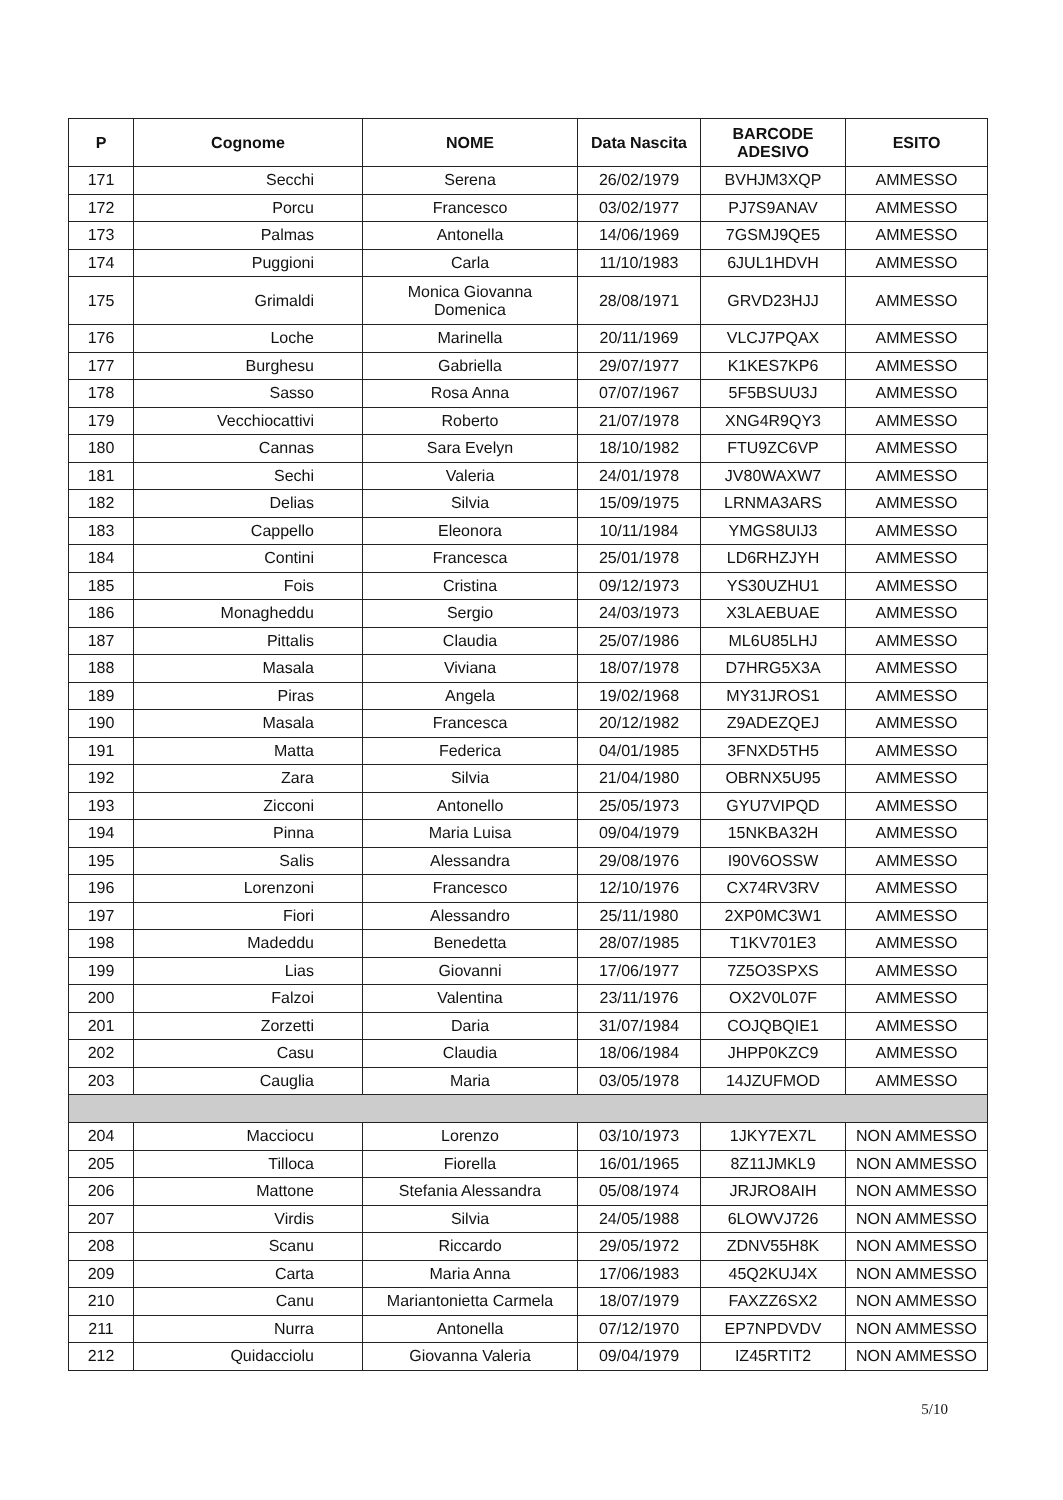| P | Cognome | NOME | Data Nascita | BARCODE ADESIVO | ESITO |
| --- | --- | --- | --- | --- | --- |
| 171 | Secchi | Serena | 26/02/1979 | BVHJM3XQP | AMMESSO |
| 172 | Porcu | Francesco | 03/02/1977 | PJ7S9ANAV | AMMESSO |
| 173 | Palmas | Antonella | 14/06/1969 | 7GSMJ9QE5 | AMMESSO |
| 174 | Puggioni | Carla | 11/10/1983 | 6JUL1HDVH | AMMESSO |
| 175 | Grimaldi | Monica Giovanna Domenica | 28/08/1971 | GRVD23HJJ | AMMESSO |
| 176 | Loche | Marinella | 20/11/1969 | VLCJ7PQAX | AMMESSO |
| 177 | Burghesu | Gabriella | 29/07/1977 | K1KES7KP6 | AMMESSO |
| 178 | Sasso | Rosa Anna | 07/07/1967 | 5F5BSUU3J | AMMESSO |
| 179 | Vecchiocattivi | Roberto | 21/07/1978 | XNG4R9QY3 | AMMESSO |
| 180 | Cannas | Sara Evelyn | 18/10/1982 | FTU9ZC6VP | AMMESSO |
| 181 | Sechi | Valeria | 24/01/1978 | JV80WAXW7 | AMMESSO |
| 182 | Delias | Silvia | 15/09/1975 | LRNMA3ARS | AMMESSO |
| 183 | Cappello | Eleonora | 10/11/1984 | YMGS8UIJ3 | AMMESSO |
| 184 | Contini | Francesca | 25/01/1978 | LD6RHZJYH | AMMESSO |
| 185 | Fois | Cristina | 09/12/1973 | YS30UZHU1 | AMMESSO |
| 186 | Monagheddu | Sergio | 24/03/1973 | X3LAEBUAE | AMMESSO |
| 187 | Pittalis | Claudia | 25/07/1986 | ML6U85LHJ | AMMESSO |
| 188 | Masala | Viviana | 18/07/1978 | D7HRG5X3A | AMMESSO |
| 189 | Piras | Angela | 19/02/1968 | MY31JROS1 | AMMESSO |
| 190 | Masala | Francesca | 20/12/1982 | Z9ADEZQEJ | AMMESSO |
| 191 | Matta | Federica | 04/01/1985 | 3FNXD5TH5 | AMMESSO |
| 192 | Zara | Silvia | 21/04/1980 | OBRNX5U95 | AMMESSO |
| 193 | Zicconi | Antonello | 25/05/1973 | GYU7VIPQD | AMMESSO |
| 194 | Pinna | Maria Luisa | 09/04/1979 | 15NKBA32H | AMMESSO |
| 195 | Salis | Alessandra | 29/08/1976 | I90V6OSSW | AMMESSO |
| 196 | Lorenzoni | Francesco | 12/10/1976 | CX74RV3RV | AMMESSO |
| 197 | Fiori | Alessandro | 25/11/1980 | 2XP0MC3W1 | AMMESSO |
| 198 | Madeddu | Benedetta | 28/07/1985 | T1KV701E3 | AMMESSO |
| 199 | Lias | Giovanni | 17/06/1977 | 7Z5O3SPXS | AMMESSO |
| 200 | Falzoi | Valentina | 23/11/1976 | OX2V0L07F | AMMESSO |
| 201 | Zorzetti | Daria | 31/07/1984 | COJQBQIE1 | AMMESSO |
| 202 | Casu | Claudia | 18/06/1984 | JHPP0KZC9 | AMMESSO |
| 203 | Cauglia | Maria | 03/05/1978 | 14JZUFMOD | AMMESSO |
| 204 | Macciocu | Lorenzo | 03/10/1973 | 1JKY7EX7L | NON AMMESSO |
| 205 | Tilloca | Fiorella | 16/01/1965 | 8Z11JMKL9 | NON AMMESSO |
| 206 | Mattone | Stefania Alessandra | 05/08/1974 | JRJRO8AIH | NON AMMESSO |
| 207 | Virdis | Silvia | 24/05/1988 | 6LOWVJ726 | NON AMMESSO |
| 208 | Scanu | Riccardo | 29/05/1972 | ZDNV55H8K | NON AMMESSO |
| 209 | Carta | Maria Anna | 17/06/1983 | 45Q2KUJ4X | NON AMMESSO |
| 210 | Canu | Mariantonietta Carmela | 18/07/1979 | FAXZZ6SX2 | NON AMMESSO |
| 211 | Nurra | Antonella | 07/12/1970 | EP7NPDVDV | NON AMMESSO |
| 212 | Quidacciolu | Giovanna Valeria | 09/04/1979 | IZ45RTIT2 | NON AMMESSO |
5/10